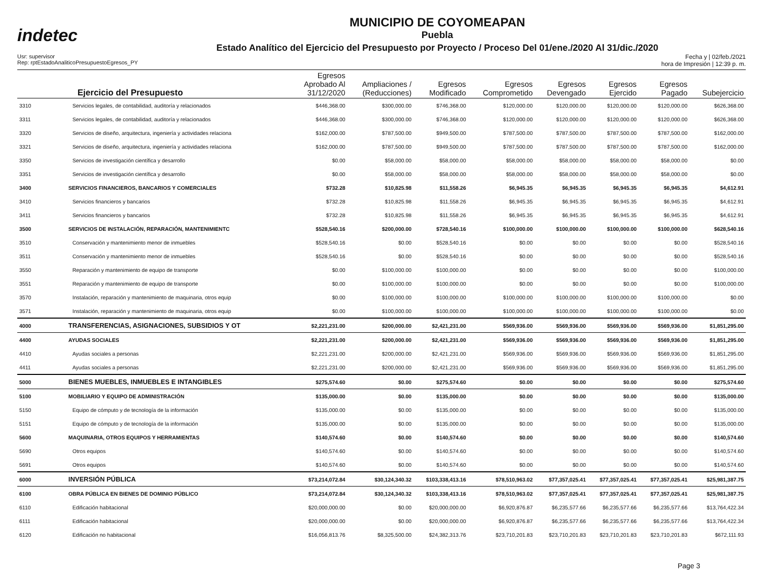indetec
MUNICIPIO DE COYOMEAPAN
Puebla
Estado Analítico del Ejercicio del Presupuesto por Proyecto / Proceso Del 01/ene./2020 Al 31/dic./2020
Usr: supervisor
Rep: rptEstadoAnaliticoPresupuestoEgresos_PY
Fecha y | 02/feb./2021
hora de Impresión | 12:39 p. m.
| | Ejercicio del Presupuesto | Egresos Aprobado Al 31/12/2020 | Ampliaciones / (Reducciones) | Egresos Modificado | Egresos Comprometido | Egresos Devengado | Egresos Ejercido | Egresos Pagado | Subejercicio |
| --- | --- | --- | --- | --- | --- | --- | --- | --- | --- |
| 3310 | Servicios legales, de contabilidad, auditoría y relacionados | $446,368.00 | $300,000.00 | $746,368.00 | $120,000.00 | $120,000.00 | $120,000.00 | $120,000.00 | $626,368.00 |
| 3311 | Servicios legales, de contabilidad, auditoría y relacionados | $446,368.00 | $300,000.00 | $746,368.00 | $120,000.00 | $120,000.00 | $120,000.00 | $120,000.00 | $626,368.00 |
| 3320 | Servicios de diseño, arquitectura, ingeniería y actividades relaciona | $162,000.00 | $787,500.00 | $949,500.00 | $787,500.00 | $787,500.00 | $787,500.00 | $787,500.00 | $162,000.00 |
| 3321 | Servicios de diseño, arquitectura, ingeniería y actividades relaciona | $162,000.00 | $787,500.00 | $949,500.00 | $787,500.00 | $787,500.00 | $787,500.00 | $787,500.00 | $162,000.00 |
| 3350 | Servicios de investigación científica y desarrollo | $0.00 | $58,000.00 | $58,000.00 | $58,000.00 | $58,000.00 | $58,000.00 | $58,000.00 | $0.00 |
| 3351 | Servicios de investigación científica y desarrollo | $0.00 | $58,000.00 | $58,000.00 | $58,000.00 | $58,000.00 | $58,000.00 | $58,000.00 | $0.00 |
| 3400 | SERVICIOS FINANCIEROS, BANCARIOS Y COMERCIALES | $732.28 | $10,825.98 | $11,558.26 | $6,945.35 | $6,945.35 | $6,945.35 | $6,945.35 | $4,612.91 |
| 3410 | Servicios financieros y bancarios | $732.28 | $10,825.98 | $11,558.26 | $6,945.35 | $6,945.35 | $6,945.35 | $6,945.35 | $4,612.91 |
| 3411 | Servicios financieros y bancarios | $732.28 | $10,825.98 | $11,558.26 | $6,945.35 | $6,945.35 | $6,945.35 | $6,945.35 | $4,612.91 |
| 3500 | SERVICIOS DE INSTALACIÓN, REPARACIÓN, MANTENIMIENTC | $528,540.16 | $200,000.00 | $728,540.16 | $100,000.00 | $100,000.00 | $100,000.00 | $100,000.00 | $628,540.16 |
| 3510 | Conservación y mantenimiento menor de inmuebles | $528,540.16 | $0.00 | $528,540.16 | $0.00 | $0.00 | $0.00 | $0.00 | $528,540.16 |
| 3511 | Conservación y mantenimiento menor de inmuebles | $528,540.16 | $0.00 | $528,540.16 | $0.00 | $0.00 | $0.00 | $0.00 | $528,540.16 |
| 3550 | Reparación y mantenimiento de equipo de transporte | $0.00 | $100,000.00 | $100,000.00 | $0.00 | $0.00 | $0.00 | $0.00 | $100,000.00 |
| 3551 | Reparación y mantenimiento de equipo de transporte | $0.00 | $100,000.00 | $100,000.00 | $0.00 | $0.00 | $0.00 | $0.00 | $100,000.00 |
| 3570 | Instalación, reparación y mantenimiento de maquinaria, otros equip | $0.00 | $100,000.00 | $100,000.00 | $100,000.00 | $100,000.00 | $100,000.00 | $100,000.00 | $0.00 |
| 3571 | Instalación, reparación y mantenimiento de maquinaria, otros equip | $0.00 | $100,000.00 | $100,000.00 | $100,000.00 | $100,000.00 | $100,000.00 | $100,000.00 | $0.00 |
| 4000 | TRANSFERENCIAS, ASIGNACIONES, SUBSIDIOS Y OT | $2,221,231.00 | $200,000.00 | $2,421,231.00 | $569,936.00 | $569,936.00 | $569,936.00 | $569,936.00 | $1,851,295.00 |
| 4400 | AYUDAS SOCIALES | $2,221,231.00 | $200,000.00 | $2,421,231.00 | $569,936.00 | $569,936.00 | $569,936.00 | $569,936.00 | $1,851,295.00 |
| 4410 | Ayudas sociales a personas | $2,221,231.00 | $200,000.00 | $2,421,231.00 | $569,936.00 | $569,936.00 | $569,936.00 | $569,936.00 | $1,851,295.00 |
| 4411 | Ayudas sociales a personas | $2,221,231.00 | $200,000.00 | $2,421,231.00 | $569,936.00 | $569,936.00 | $569,936.00 | $569,936.00 | $1,851,295.00 |
| 5000 | BIENES MUEBLES, INMUEBLES E INTANGIBLES | $275,574.60 | $0.00 | $275,574.60 | $0.00 | $0.00 | $0.00 | $0.00 | $275,574.60 |
| 5100 | MOBILIARIO Y EQUIPO DE ADMINISTRACIÓN | $135,000.00 | $0.00 | $135,000.00 | $0.00 | $0.00 | $0.00 | $0.00 | $135,000.00 |
| 5150 | Equipo de cómputo y de tecnología de la información | $135,000.00 | $0.00 | $135,000.00 | $0.00 | $0.00 | $0.00 | $0.00 | $135,000.00 |
| 5151 | Equipo de cómputo y de tecnología de la información | $135,000.00 | $0.00 | $135,000.00 | $0.00 | $0.00 | $0.00 | $0.00 | $135,000.00 |
| 5600 | MAQUINARIA, OTROS EQUIPOS Y HERRAMIENTAS | $140,574.60 | $0.00 | $140,574.60 | $0.00 | $0.00 | $0.00 | $0.00 | $140,574.60 |
| 5690 | Otros equipos | $140,574.60 | $0.00 | $140,574.60 | $0.00 | $0.00 | $0.00 | $0.00 | $140,574.60 |
| 5691 | Otros equipos | $140,574.60 | $0.00 | $140,574.60 | $0.00 | $0.00 | $0.00 | $0.00 | $140,574.60 |
| 6000 | INVERSIÓN PÚBLICA | $73,214,072.84 | $30,124,340.32 | $103,338,413.16 | $78,510,963.02 | $77,357,025.41 | $77,357,025.41 | $77,357,025.41 | $25,981,387.75 |
| 6100 | OBRA PÚBLICA EN BIENES DE DOMINIO PÚBLICO | $73,214,072.84 | $30,124,340.32 | $103,338,413.16 | $78,510,963.02 | $77,357,025.41 | $77,357,025.41 | $77,357,025.41 | $25,981,387.75 |
| 6110 | Edificación habitacional | $20,000,000.00 | $0.00 | $20,000,000.00 | $6,920,876.87 | $6,235,577.66 | $6,235,577.66 | $6,235,577.66 | $13,764,422.34 |
| 6111 | Edificación habitacional | $20,000,000.00 | $0.00 | $20,000,000.00 | $6,920,876.87 | $6,235,577.66 | $6,235,577.66 | $6,235,577.66 | $13,764,422.34 |
| 6120 | Edificación no habitacional | $16,056,813.76 | $8,325,500.00 | $24,382,313.76 | $23,710,201.83 | $23,710,201.83 | $23,710,201.83 | $23,710,201.83 | $672,111.93 |
Page 3